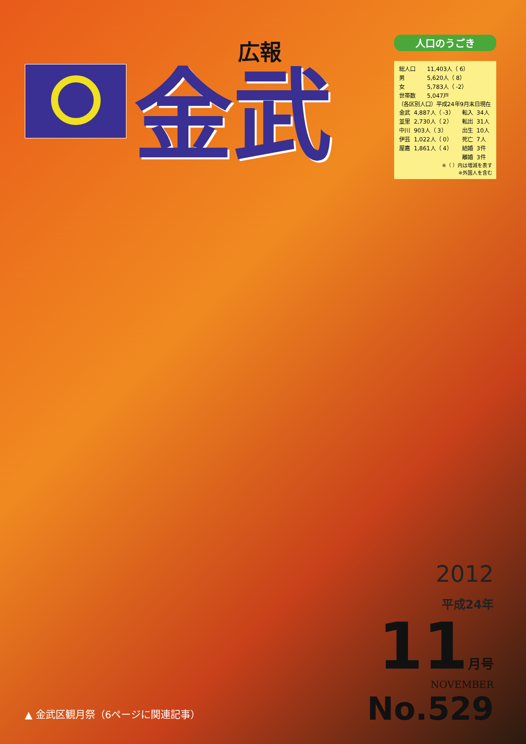広報
金武
人口のうごき
| 総人口 | 11,403人（ 6） |
| 男 | 5,620人（ 8） |
| 女 | 5,783人（ -2） |
| 世帯数 | 5,047戸 |
（各区別人口）平成24年9月末日現在
| 金武 | 4,887人（ -3） | 転入 | 34人 |
| 並里 | 2,730人（ 2） | 転出 | 31人 |
| 中川 | 903人（ 3） | 出生 | 10人 |
| 伊芸 | 1,022人（ 0） | 死亡 | 7人 |
| 屋嘉 | 1,861人（ 4） | 結婚 | 3件 |
| | | 離婚 | 3件 |
※（ ）内は増減を表す
※外国人を含む
2012
平成24年
11 月号
NOVEMBER
No.529
▲ 金武区観月祭（6ページに関連記事）